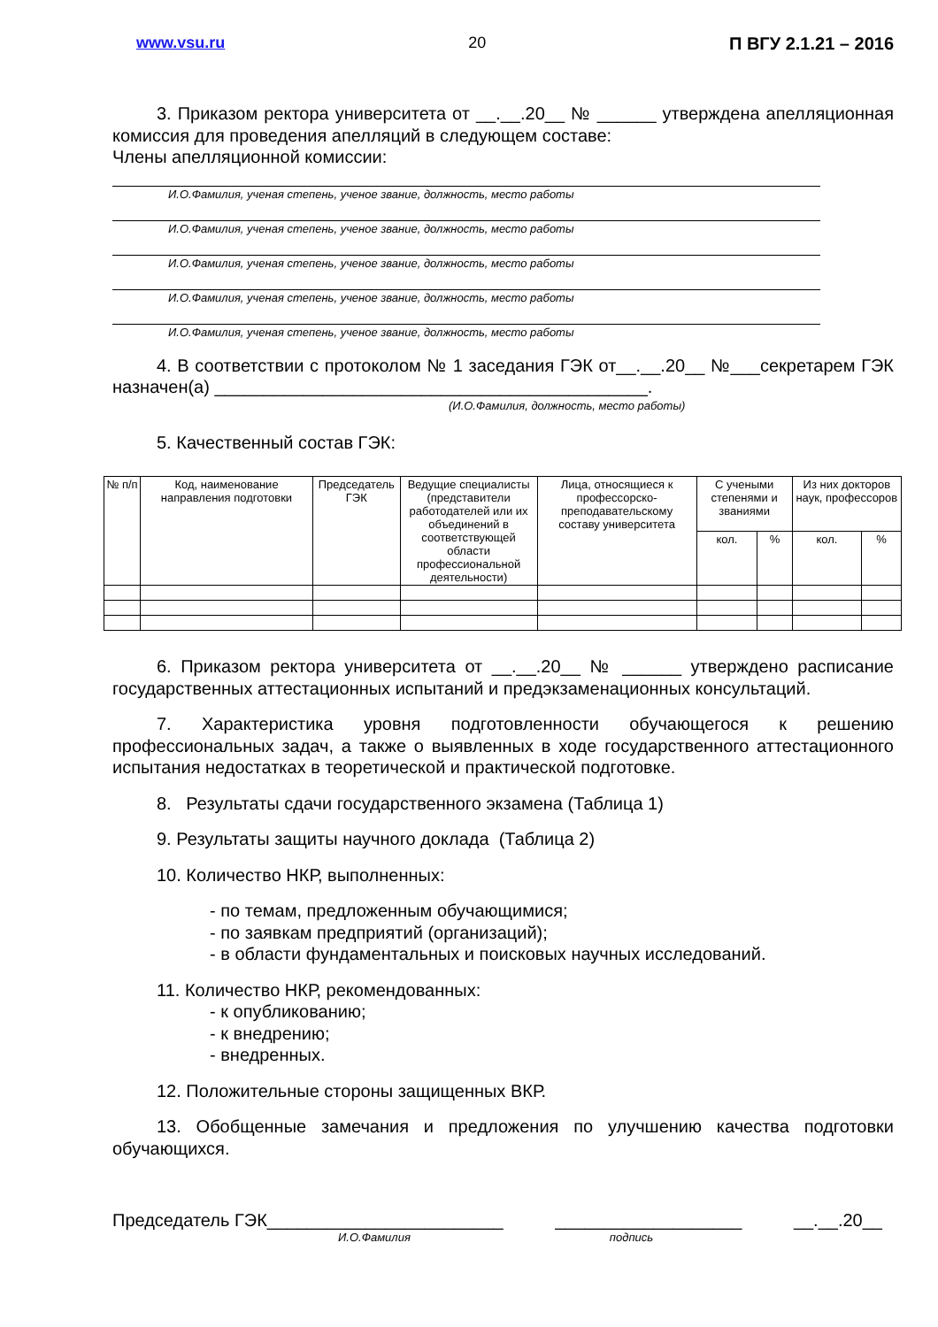www.vsu.ru 20 П ВГУ 2.1.21 – 2016
3. Приказом ректора университета от __.__.20__ № ______ утверждена апелляционная комиссия для проведения апелляций в следующем составе:
Члены апелляционной комиссии:
И.О.Фамилия, ученая степень, ученое звание, должность, место работы
И.О.Фамилия, ученая степень, ученое звание, должность, место работы
И.О.Фамилия, ученая степень, ученое звание, должность, место работы
И.О.Фамилия, ученая степень, ученое звание, должность, место работы
И.О.Фамилия, ученая степень, ученое звание, должность, место работы
4. В соответствии с протоколом № 1 заседания ГЭК от__.__.20__ №___секретарем ГЭК назначен(а) ____________________________________________.
(И.О.Фамилия, должность, место работы)
5. Качественный состав ГЭК:
| № п/п | Код, наименование направления подготовки | Председатель ГЭК | Ведущие специалисты (представители работодателей или их объединений в соответствующей области профессиональной деятельности) | Лица, относящиеся к профессорско-преподавательскому составу университета | С учеными степенями и званиями | | Из них докторов наук, профессоров | |
| --- | --- | --- | --- | --- | --- | --- | --- | --- |
| | | | | | кол. | % | кол. | % |
6. Приказом ректора университета от __.__.20__ № ______ утверждено расписание государственных аттестационных испытаний и предэкзаменационных консультаций.
7. Характеристика уровня подготовленности обучающегося к решению профессиональных задач, а также о выявленных в ходе государственного аттестационного испытания недостатках в теоретической и практической подготовке.
8. Результаты сдачи государственного экзамена (Таблица 1)
9. Результаты защиты научного доклада (Таблица 2)
10. Количество НКР, выполненных:
- по темам, предложенным обучающимися;
- по заявкам предприятий (организаций);
- в области фундаментальных и поисковых научных исследований.
11. Количество НКР, рекомендованных:
- к опубликованию;
- к внедрению;
- внедренных.
12. Положительные стороны защищенных ВКР.
13. Обобщенные замечания и предложения по улучшению качества подготовки обучающихся.
Председатель ГЭК________________________ ___________________ __.__.20__
И.О.Фамилия подпись